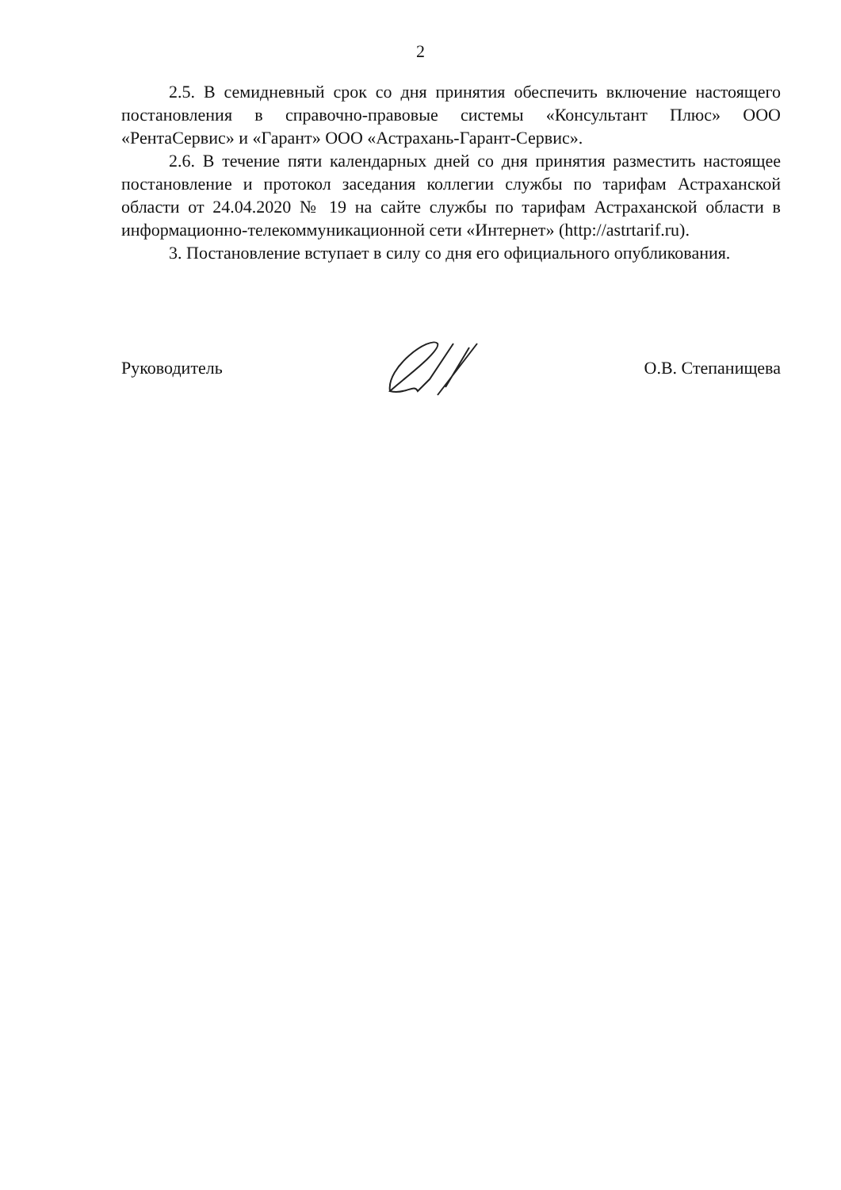2
2.5. В семидневный срок со дня принятия обеспечить включение настоящего постановления в справочно-правовые системы «Консультант Плюс» ООО «РентаСервис» и «Гарант» ООО «Астрахань-Гарант-Сервис».
2.6. В течение пяти календарных дней со дня принятия разместить настоящее постановление и протокол заседания коллегии службы по тарифам Астраханской области от 24.04.2020 № 19 на сайте службы по тарифам Астраханской области в информационно-телекоммуникационной сети «Интернет» (http://astrtarif.ru).
3. Постановление вступает в силу со дня его официального опубликования.
Руководитель О.В. Степанищева